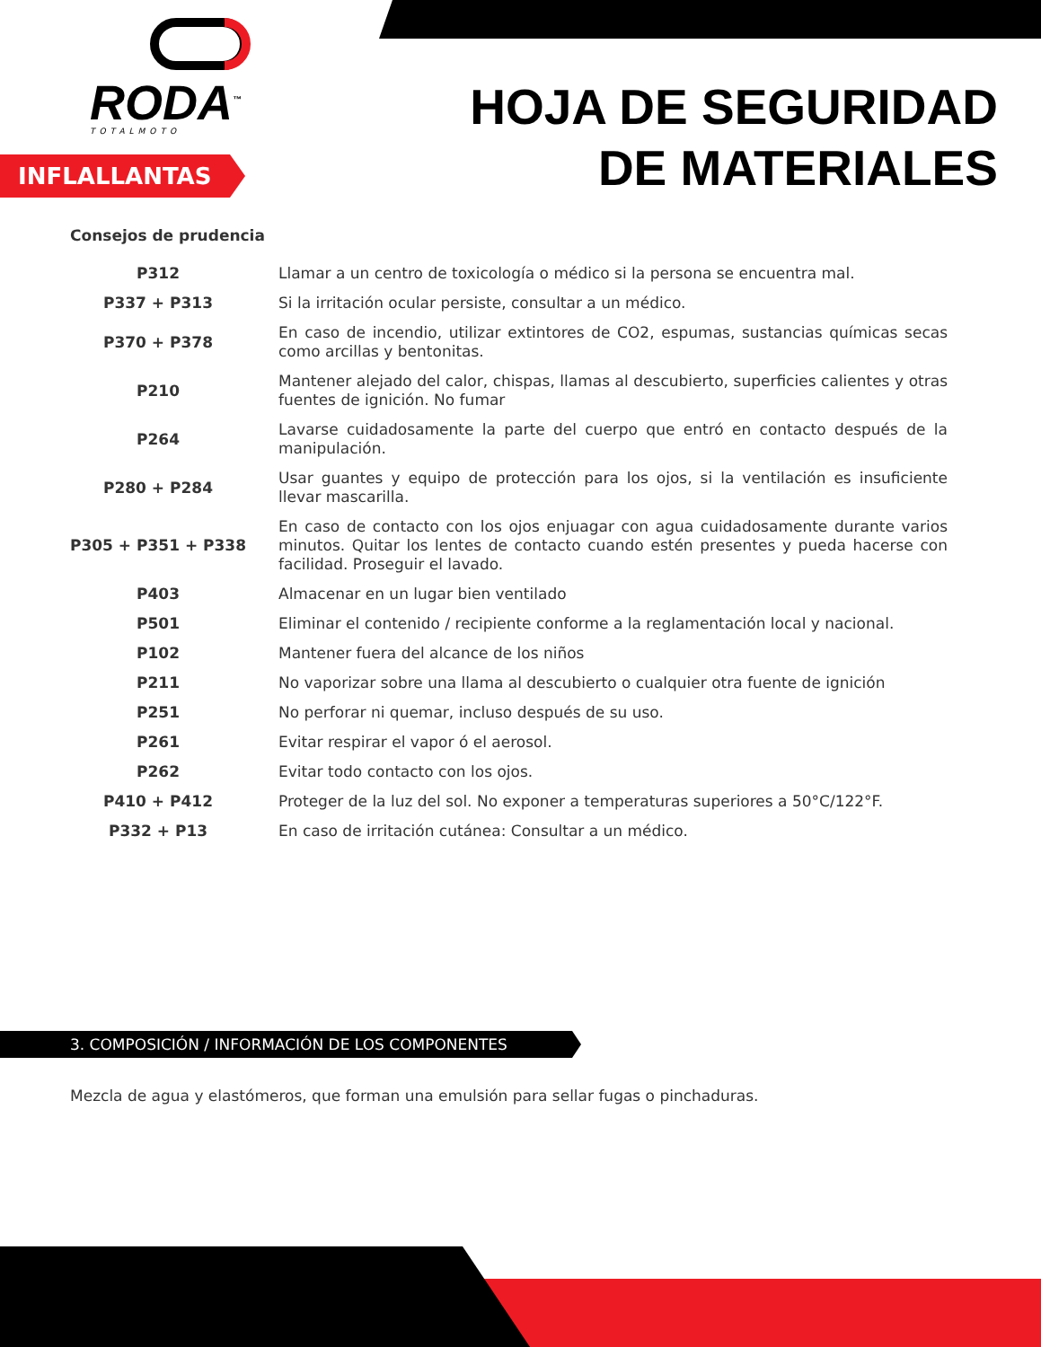RODA<sup>™</sup>
TOTALMOTO
HOJA DE SEGURIDAD
DE MATERIALES
INFLALLANTAS
Consejos de prudencia
| P312 | Llamar a un centro de toxicología o médico si la persona se encuentra mal. |
| P337 + P313 | Si la irritación ocular persiste, consultar a un médico. |
| P370 + P378 | En caso de incendio, utilizar extintores de CO2, espumas, sustancias químicas secas como arcillas y bentonitas. |
| P210 | Mantener alejado del calor, chispas, llamas al descubierto, superficies calientes y otras fuentes de ignición. No fumar |
| P264 | Lavarse cuidadosamente la parte del cuerpo que entró en contacto después de la manipulación. |
| P280 + P284 | Usar guantes y equipo de protección para los ojos, si la ventilación es insuficiente llevar mascarilla. |
| P305 + P351 + P338 | En caso de contacto con los ojos enjuagar con agua cuidadosamente durante varios minutos. Quitar los lentes de contacto cuando estén presentes y pueda hacerse con facilidad. Proseguir el lavado. |
| P403 | Almacenar en un lugar bien ventilado |
| P501 | Eliminar el contenido / recipiente conforme a la reglamentación local y nacional. |
| P102 | Mantener fuera del alcance de los niños |
| P211 | No vaporizar sobre una llama al descubierto o cualquier otra fuente de ignición |
| P251 | No perforar ni quemar, incluso después de su uso. |
| P261 | Evitar respirar el vapor ó el aerosol. |
| P262 | Evitar todo contacto con los ojos. |
| P410 + P412 | Proteger de la luz del sol. No exponer a temperaturas superiores a 50°C/122°F. |
| P332 + P13 | En caso de irritación cutánea: Consultar a un médico. |
3. COMPOSICIÓN / INFORMACIÓN DE LOS COMPONENTES
Mezcla de agua y elastómeros, que forman una emulsión para sellar fugas o pinchaduras.